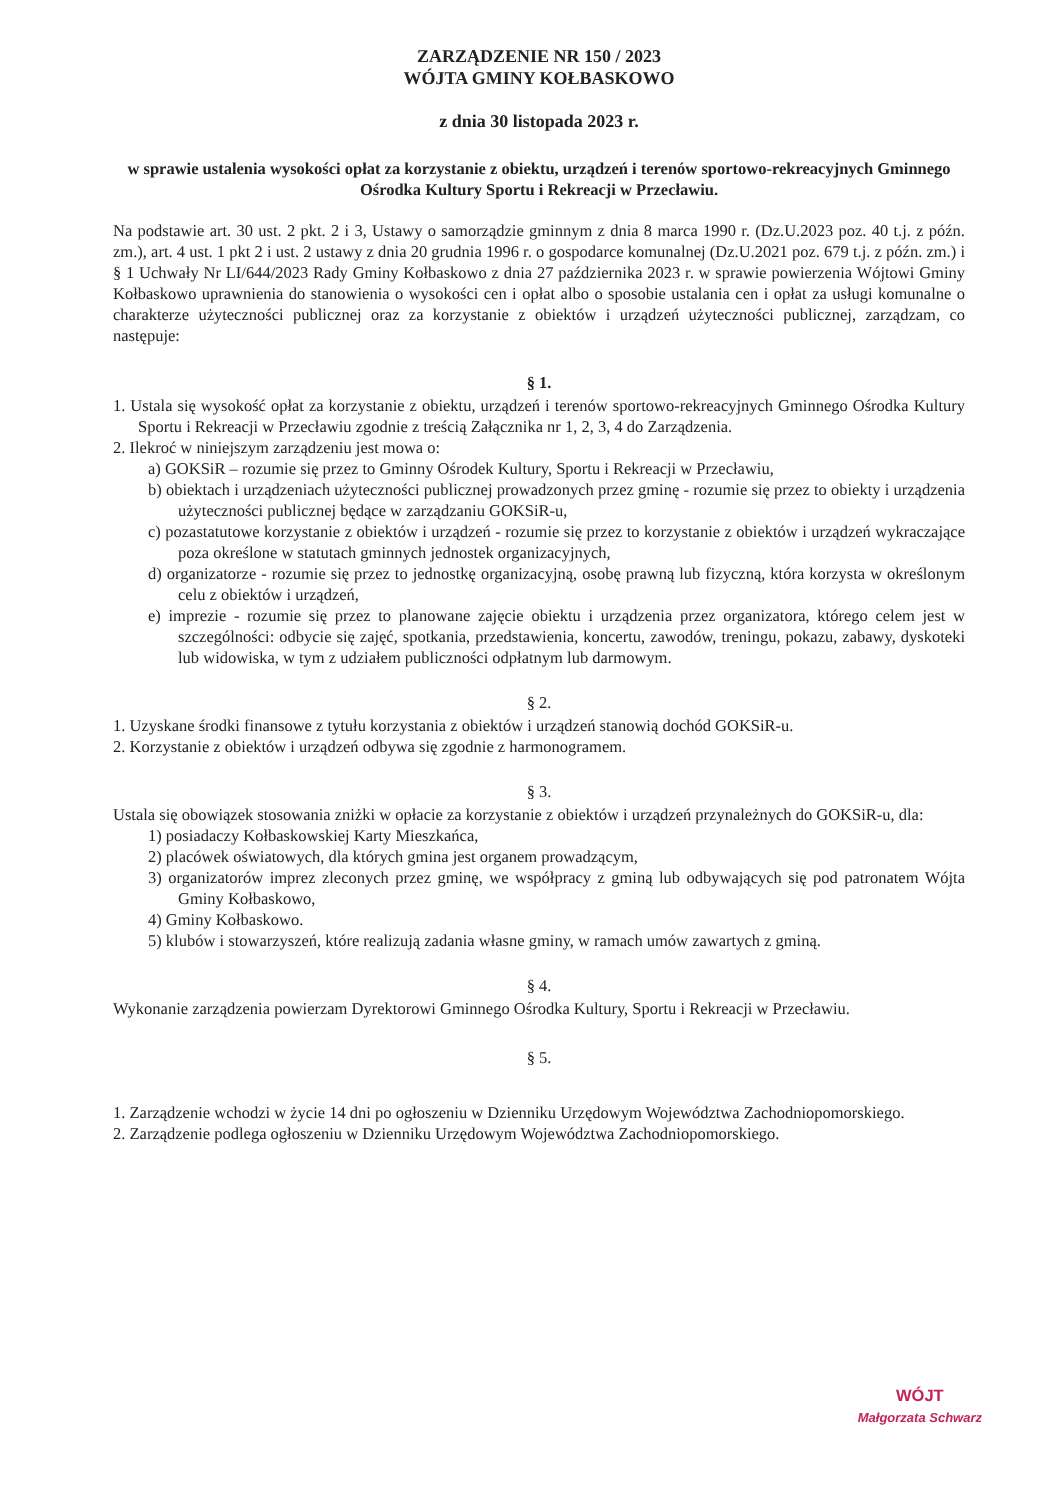ZARZĄDZENIE NR 150 / 2023
WÓJTA GMINY KOŁBASKOWO
z dnia 30 listopada 2023 r.
w sprawie ustalenia wysokości opłat za korzystanie z obiektu, urządzeń i terenów sportowo-rekreacyjnych Gminnego Ośrodka Kultury Sportu i Rekreacji w Przecławiu.
Na podstawie art. 30 ust. 2 pkt. 2 i 3, Ustawy o samorządzie gminnym z dnia 8 marca 1990 r. (Dz.U.2023 poz. 40 t.j. z późn. zm.), art. 4 ust. 1 pkt 2 i ust. 2 ustawy z dnia 20 grudnia 1996 r. o gospodarce komunalnej (Dz.U.2021 poz. 679 t.j. z późn. zm.) i § 1 Uchwały Nr LI/644/2023 Rady Gminy Kołbaskowo z dnia 27 października 2023 r. w sprawie powierzenia Wójtowi Gminy Kołbaskowo uprawnienia do stanowienia o wysokości cen i opłat albo o sposobie ustalania cen i opłat za usługi komunalne o charakterze użyteczności publicznej oraz za korzystanie z obiektów i urządzeń użyteczności publicznej, zarządzam, co następuje:
§ 1.
1. Ustala się wysokość opłat za korzystanie z obiektu, urządzeń i terenów sportowo-rekreacyjnych Gminnego Ośrodka Kultury Sportu i Rekreacji w Przecławiu zgodnie z treścią Załącznika nr 1, 2, 3, 4 do Zarządzenia.
2. Ilekroć w niniejszym zarządzeniu jest mowa o:
a) GOKSiR – rozumie się przez to Gminny Ośrodek Kultury, Sportu i Rekreacji w Przecławiu,
b) obiektach i urządzeniach użyteczności publicznej prowadzonych przez gminę - rozumie się przez to obiekty i urządzenia użyteczności publicznej będące w zarządzaniu GOKSiR-u,
c) pozastatutowe korzystanie z obiektów i urządzeń - rozumie się przez to korzystanie z obiektów i urządzeń wykraczające poza określone w statutach gminnych jednostek organizacyjnych,
d) organizatorze - rozumie się przez to jednostkę organizacyjną, osobę prawną lub fizyczną, która korzysta w określonym celu z obiektów i urządzeń,
e) imprezie - rozumie się przez to planowane zajęcie obiektu i urządzenia przez organizatora, którego celem jest w szczególności: odbycie się zajęć, spotkania, przedstawienia, koncertu, zawodów, treningu, pokazu, zabawy, dyskoteki lub widowiska, w tym z udziałem publiczności odpłatnym lub darmowym.
§ 2.
1. Uzyskane środki finansowe z tytułu korzystania z obiektów i urządzeń stanowią dochód GOKSiR-u.
2. Korzystanie z obiektów i urządzeń odbywa się zgodnie z harmonogramem.
§ 3.
Ustala się obowiązek stosowania zniżki w opłacie za korzystanie z obiektów i urządzeń przynależnych do GOKSiR-u, dla:
1) posiadaczy Kołbaskowskiej Karty Mieszkańca,
2) placówek oświatowych, dla których gmina jest organem prowadzącym,
3) organizatorów imprez zleconych przez gminę, we współpracy z gminą lub odbywających się pod patronatem Wójta Gminy Kołbaskowo,
4) Gminy Kołbaskowo.
5) klubów i stowarzyszeń, które realizują zadania własne gminy, w ramach umów zawartych z gminą.
§ 4.
Wykonanie zarządzenia powierzam Dyrektorowi Gminnego Ośrodka Kultury, Sportu i Rekreacji w Przecławiu.
§ 5.
1. Zarządzenie wchodzi w życie 14 dni po ogłoszeniu w Dzienniku Urzędowym Województwa Zachodniopomorskiego.
2. Zarządzenie podlega ogłoszeniu w Dzienniku Urzędowym Województwa Zachodniopomorskiego.
WÓJT
Małgorzata Schwarz